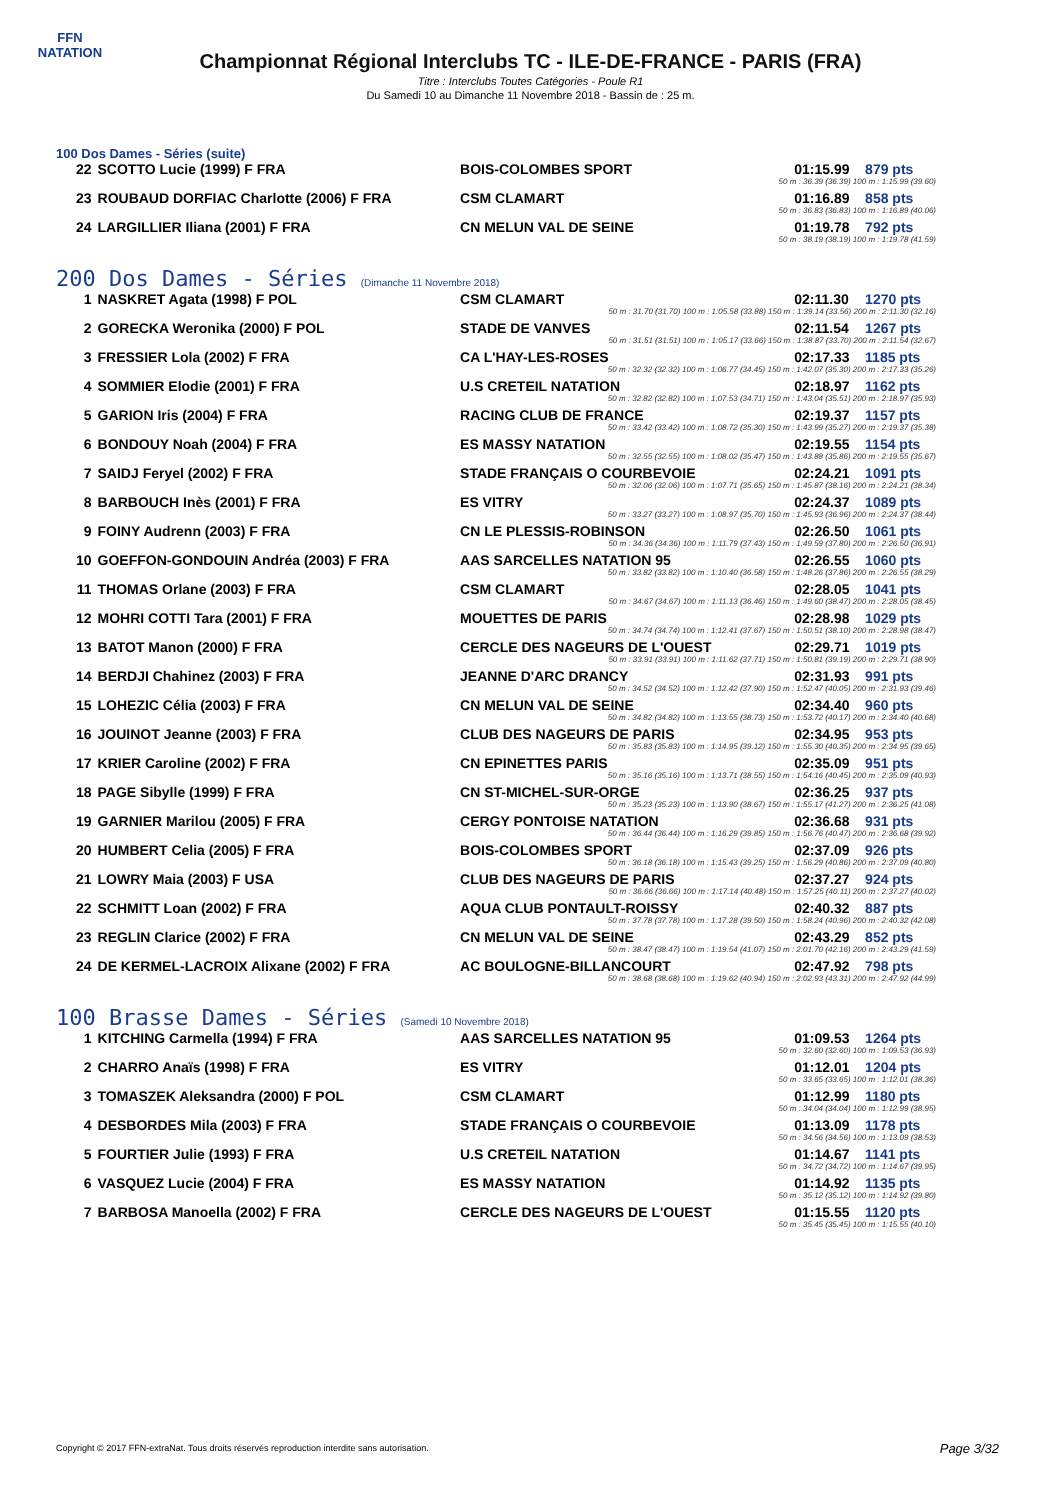FFN
NATATION
Championnat Régional Interclubs TC - ILE-DE-FRANCE - PARIS (FRA)
Titre : Interclubs Toutes Catégories - Poule R1
Du Samedi 10 au Dimanche 11 Novembre 2018 - Bassin de : 25 m.
100 Dos Dames - Séries (suite)
| 22 | SCOTTO Lucie (1999) F FRA | BOIS-COLOMBES SPORT | 01:15.99 | 879 pts |
| 50 m : 36.39 (36.39) 100 m : 1:15.99 (39.60) | | | | |
| 23 | ROUBAUD DORFIAC Charlotte (2006) F FRA | CSM CLAMART | 01:16.89 | 858 pts |
| 50 m : 36.83 (36.83) 100 m : 1:16.89 (40.06) | | | | |
| 24 | LARGILLIER Iliana (2001) F FRA | CN MELUN VAL DE SEINE | 01:19.78 | 792 pts |
| 50 m : 38.19 (38.19) 100 m : 1:19.78 (41.59) | | | | |
200 Dos Dames - Séries (Dimanche 11 Novembre 2018)
| 1 | NASKRET Agata (1998) F POL | CSM CLAMART | 02:11.30 | 1270 pts |
| 50 m : 31.70 (31.70) 100 m : 1:05.58 (33.88) 150 m : 1:39.14 (33.56) 200 m : 2:11.30 (32.16) | | | | |
| 2 | GORECKA Weronika (2000) F POL | STADE DE VANVES | 02:11.54 | 1267 pts |
| 50 m : 31.51 (31.51) 100 m : 1:05.17 (33.66) 150 m : 1:38.87 (33.70) 200 m : 2:11.54 (32.67) | | | | |
| 3 | FRESSIER Lola (2002) F FRA | CA L'HAY-LES-ROSES | 02:17.33 | 1185 pts |
| 50 m : 32.32 (32.32) 100 m : 1:06.77 (34.45) 150 m : 1:42.07 (35.30) 200 m : 2:17.33 (35.26) | | | | |
| 4 | SOMMIER Elodie (2001) F FRA | U.S CRETEIL NATATION | 02:18.97 | 1162 pts |
| 50 m : 32.82 (32.82) 100 m : 1:07.53 (34.71) 150 m : 1:43.04 (35.51) 200 m : 2:18.97 (35.93) | | | | |
| 5 | GARION Iris (2004) F FRA | RACING CLUB DE FRANCE | 02:19.37 | 1157 pts |
| 50 m : 33.42 (33.42) 100 m : 1:08.72 (35.30) 150 m : 1:43.99 (35.27) 200 m : 2:19.37 (35.38) | | | | |
| 6 | BONDOUY Noah (2004) F FRA | ES MASSY NATATION | 02:19.55 | 1154 pts |
| 50 m : 32.55 (32.55) 100 m : 1:08.02 (35.47) 150 m : 1:43.88 (35.86) 200 m : 2:19.55 (35.67) | | | | |
| 7 | SAIDJ Feryel (2002) F FRA | STADE FRANÇAIS O COURBEVOIE | 02:24.21 | 1091 pts |
| 50 m : 32.06 (32.06) 100 m : 1:07.71 (35.65) 150 m : 1:45.87 (38.16) 200 m : 2:24.21 (38.34) | | | | |
| 8 | BARBOUCH Inès (2001) F FRA | ES VITRY | 02:24.37 | 1089 pts |
| 50 m : 33.27 (33.27) 100 m : 1:08.97 (35.70) 150 m : 1:45.93 (36.96) 200 m : 2:24.37 (38.44) | | | | |
| 9 | FOINY Audrenn (2003) F FRA | CN LE PLESSIS-ROBINSON | 02:26.50 | 1061 pts |
| 50 m : 34.36 (34.36) 100 m : 1:11.79 (37.43) 150 m : 1:49.59 (37.80) 200 m : 2:26.50 (36.91) | | | | |
| 10 | GOEFFON-GONDOUIN Andréa (2003) F FRA | AAS SARCELLES NATATION 95 | 02:26.55 | 1060 pts |
| 50 m : 33.82 (33.82) 100 m : 1:10.40 (36.58) 150 m : 1:48.26 (37.86) 200 m : 2:26.55 (38.29) | | | | |
| 11 | THOMAS Orlane (2003) F FRA | CSM CLAMART | 02:28.05 | 1041 pts |
| 50 m : 34.67 (34.67) 100 m : 1:11.13 (36.46) 150 m : 1:49.60 (38.47) 200 m : 2:28.05 (38.45) | | | | |
| 12 | MOHRI COTTI Tara (2001) F FRA | MOUETTES DE PARIS | 02:28.98 | 1029 pts |
| 50 m : 34.74 (34.74) 100 m : 1:12.41 (37.67) 150 m : 1:50.51 (38.10) 200 m : 2:28.98 (38.47) | | | | |
| 13 | BATOT Manon (2000) F FRA | CERCLE DES NAGEURS DE L'OUEST | 02:29.71 | 1019 pts |
| 50 m : 33.91 (33.91) 100 m : 1:11.62 (37.71) 150 m : 1:50.81 (39.19) 200 m : 2:29.71 (38.90) | | | | |
| 14 | BERDJI Chahinez (2003) F FRA | JEANNE D'ARC DRANCY | 02:31.93 | 991 pts |
| 50 m : 34.52 (34.52) 100 m : 1:12.42 (37.90) 150 m : 1:52.47 (40.05) 200 m : 2:31.93 (39.46) | | | | |
| 15 | LOHEZIC Célia (2003) F FRA | CN MELUN VAL DE SEINE | 02:34.40 | 960 pts |
| 50 m : 34.82 (34.82) 100 m : 1:13.55 (38.73) 150 m : 1:53.72 (40.17) 200 m : 2:34.40 (40.68) | | | | |
| 16 | JOUINOT Jeanne (2003) F FRA | CLUB DES NAGEURS DE PARIS | 02:34.95 | 953 pts |
| 50 m : 35.83 (35.83) 100 m : 1:14.95 (39.12) 150 m : 1:55.30 (40.35) 200 m : 2:34.95 (39.65) | | | | |
| 17 | KRIER Caroline (2002) F FRA | CN EPINETTES PARIS | 02:35.09 | 951 pts |
| 50 m : 35.16 (35.16) 100 m : 1:13.71 (38.55) 150 m : 1:54.16 (40.45) 200 m : 2:35.09 (40.93) | | | | |
| 18 | PAGE Sibylle (1999) F FRA | CN ST-MICHEL-SUR-ORGE | 02:36.25 | 937 pts |
| 50 m : 35.23 (35.23) 100 m : 1:13.90 (38.67) 150 m : 1:55.17 (41.27) 200 m : 2:36.25 (41.08) | | | | |
| 19 | GARNIER Marilou (2005) F FRA | CERGY PONTOISE NATATION | 02:36.68 | 931 pts |
| 50 m : 36.44 (36.44) 100 m : 1:16.29 (39.85) 150 m : 1:56.76 (40.47) 200 m : 2:36.68 (39.92) | | | | |
| 20 | HUMBERT Celia (2005) F FRA | BOIS-COLOMBES SPORT | 02:37.09 | 926 pts |
| 50 m : 36.18 (36.18) 100 m : 1:15.43 (39.25) 150 m : 1:56.29 (40.86) 200 m : 2:37.09 (40.80) | | | | |
| 21 | LOWRY Maia (2003) F USA | CLUB DES NAGEURS DE PARIS | 02:37.27 | 924 pts |
| 50 m : 36.66 (36.66) 100 m : 1:17.14 (40.48) 150 m : 1:57.25 (40.11) 200 m : 2:37.27 (40.02) | | | | |
| 22 | SCHMITT Loan (2002) F FRA | AQUA CLUB PONTAULT-ROISSY | 02:40.32 | 887 pts |
| 50 m : 37.78 (37.78) 100 m : 1:17.28 (39.50) 150 m : 1:58.24 (40.96) 200 m : 2:40.32 (42.08) | | | | |
| 23 | REGLIN Clarice (2002) F FRA | CN MELUN VAL DE SEINE | 02:43.29 | 852 pts |
| 50 m : 38.47 (38.47) 100 m : 1:19.54 (41.07) 150 m : 2:01.70 (42.16) 200 m : 2:43.29 (41.59) | | | | |
| 24 | DE KERMEL-LACROIX Alixane (2002) F FRA | AC BOULOGNE-BILLANCOURT | 02:47.92 | 798 pts |
| 50 m : 38.68 (38.68) 100 m : 1:19.62 (40.94) 150 m : 2:02.93 (43.31) 200 m : 2:47.92 (44.99) | | | | |
100 Brasse Dames - Séries (Samedi 10 Novembre 2018)
| 1 | KITCHING Carmella (1994) F FRA | AAS SARCELLES NATATION 95 | 01:09.53 | 1264 pts |
| 50 m : 32.60 (32.60) 100 m : 1:09.53 (36.93) | | | | |
| 2 | CHARRO Anaïs (1998) F FRA | ES VITRY | 01:12.01 | 1204 pts |
| 50 m : 33.65 (33.65) 100 m : 1:12.01 (38.36) | | | | |
| 3 | TOMASZEK Aleksandra (2000) F POL | CSM CLAMART | 01:12.99 | 1180 pts |
| 50 m : 34.04 (34.04) 100 m : 1:12.99 (38.95) | | | | |
| 4 | DESBORDES Mila (2003) F FRA | STADE FRANÇAIS O COURBEVOIE | 01:13.09 | 1178 pts |
| 50 m : 34.56 (34.56) 100 m : 1:13.09 (38.53) | | | | |
| 5 | FOURTIER Julie (1993) F FRA | U.S CRETEIL NATATION | 01:14.67 | 1141 pts |
| 50 m : 34.72 (34.72) 100 m : 1:14.67 (39.95) | | | | |
| 6 | VASQUEZ Lucie (2004) F FRA | ES MASSY NATATION | 01:14.92 | 1135 pts |
| 50 m : 35.12 (35.12) 100 m : 1:14.92 (39.80) | | | | |
| 7 | BARBOSA Manoella (2002) F FRA | CERCLE DES NAGEURS DE L'OUEST | 01:15.55 | 1120 pts |
| 50 m : 35.45 (35.45) 100 m : 1:15.55 (40.10) | | | | |
Copyright © 2017 FFN-extraNat. Tous droits réservés reproduction interdite sans autorisation.
Page 3/32